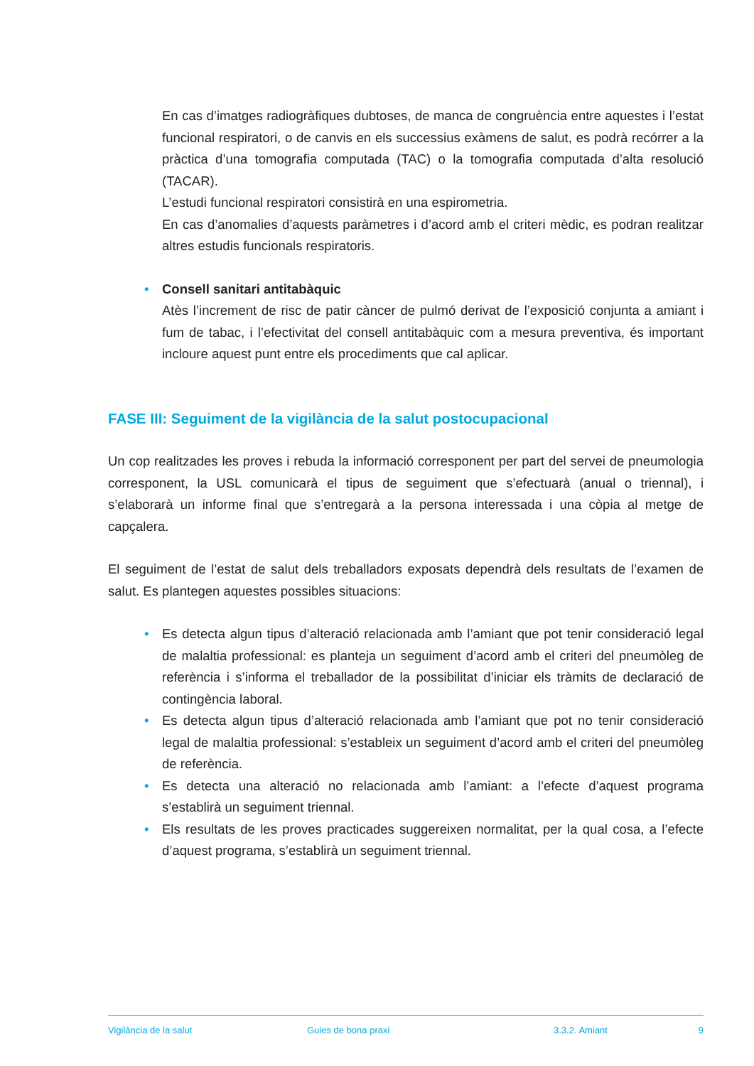En cas d’imatges radiogràfiques dubtoses, de manca de congruència entre aquestes i l’estat funcional respiratori, o de canvis en els successius exàmens de salut, es podrà recórrer a la pràctica d’una tomografia computada (TAC) o la tomografia computada d’alta resolució (TACAR).
L’estudi funcional respiratori consistirà en una espirometria.
En cas d’anomalies d’aquests paràmetres i d’acord amb el criteri mèdic, es podran realitzar altres estudis funcionals respiratoris.
• Consell sanitari antitabàquic
Atès l’increment de risc de patir càncer de pulmó derivat de l’exposició conjunta a amiant i fum de tabac, i l’efectivitat del consell antitabàquic com a mesura preventiva, és important incloure aquest punt entre els procediments que cal aplicar.
FASE III: Seguiment de la vigilància de la salut postocupacional
Un cop realitzades les proves i rebuda la informació corresponent per part del servei de pneumologia corresponent, la USL comunicarà el tipus de seguiment que s’efectuarà (anual o triennal), i s’elaborarà un informe final que s’entregarà a la persona interessada i una còpia al metge de capçalera.
El seguiment de l’estat de salut dels treballadors exposats dependrà dels resultats de l’examen de salut. Es plantegen aquestes possibles situacions:
• Es detecta algun tipus d’alteració relacionada amb l’amiant que pot tenir consideració legal de malaltia professional: es planteja un seguiment d’acord amb el criteri del pneumòleg de referència i s’informa el treballador de la possibilitat d’iniciar els tràmits de declaració de contingència laboral.
• Es detecta algun tipus d’alteració relacionada amb l’amiant que pot no tenir consideració legal de malaltia professional: s’estableix un seguiment d’acord amb el criteri del pneumòleg de referència.
• Es detecta una alteració no relacionada amb l’amiant: a l’efecte d’aquest programa s’establirà un seguiment triennal.
• Els resultats de les proves practicades suggereixen normalitat, per la qual cosa, a l’efecte d’aquest programa, s’establirà un seguiment triennal.
Vigilància de la salut Guies de bona praxi 3.3.2. Amiant 9